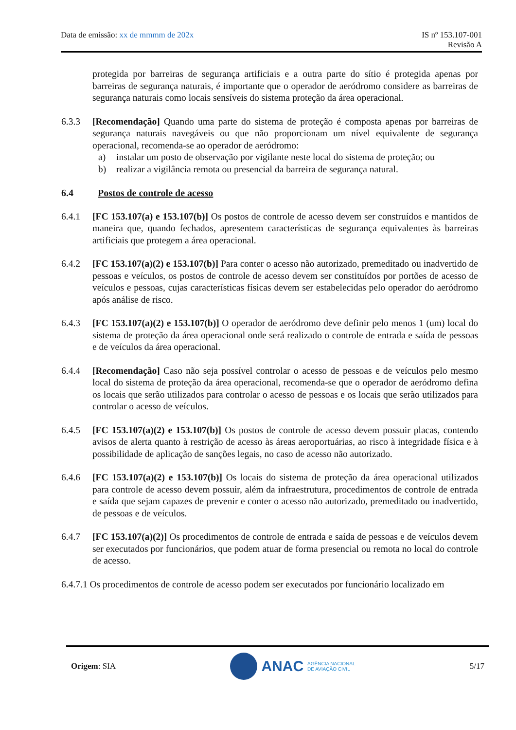Data de emissão: xx de mmmm de 202x
IS nº 153.107-001
Revisão A
protegida por barreiras de segurança artificiais e a outra parte do sítio é protegida apenas por barreiras de segurança naturais, é importante que o operador de aeródromo considere as barreiras de segurança naturais como locais sensíveis do sistema proteção da área operacional.
6.3.3 [Recomendação] Quando uma parte do sistema de proteção é composta apenas por barreiras de segurança naturais navegáveis ou que não proporcionam um nível equivalente de segurança operacional, recomenda-se ao operador de aeródromo:
a) instalar um posto de observação por vigilante neste local do sistema de proteção; ou
b) realizar a vigilância remota ou presencial da barreira de segurança natural.
6.4 Postos de controle de acesso
6.4.1 [FC 153.107(a) e 153.107(b)] Os postos de controle de acesso devem ser construídos e mantidos de maneira que, quando fechados, apresentem características de segurança equivalentes às barreiras artificiais que protegem a área operacional.
6.4.2 [FC 153.107(a)(2) e 153.107(b)] Para conter o acesso não autorizado, premeditado ou inadvertido de pessoas e veículos, os postos de controle de acesso devem ser constituídos por portões de acesso de veículos e pessoas, cujas características físicas devem ser estabelecidas pelo operador do aeródromo após análise de risco.
6.4.3 [FC 153.107(a)(2) e 153.107(b)] O operador de aeródromo deve definir pelo menos 1 (um) local do sistema de proteção da área operacional onde será realizado o controle de entrada e saída de pessoas e de veículos da área operacional.
6.4.4 [Recomendação] Caso não seja possível controlar o acesso de pessoas e de veículos pelo mesmo local do sistema de proteção da área operacional, recomenda-se que o operador de aeródromo defina os locais que serão utilizados para controlar o acesso de pessoas e os locais que serão utilizados para controlar o acesso de veículos.
6.4.5 [FC 153.107(a)(2) e 153.107(b)] Os postos de controle de acesso devem possuir placas, contendo avisos de alerta quanto à restrição de acesso às áreas aeroportuárias, ao risco à integridade física e à possibilidade de aplicação de sanções legais, no caso de acesso não autorizado.
6.4.6 [FC 153.107(a)(2) e 153.107(b)] Os locais do sistema de proteção da área operacional utilizados para controle de acesso devem possuir, além da infraestrutura, procedimentos de controle de entrada e saída que sejam capazes de prevenir e conter o acesso não autorizado, premeditado ou inadvertido, de pessoas e de veículos.
6.4.7 [FC 153.107(a)(2)] Os procedimentos de controle de entrada e saída de pessoas e de veículos devem ser executados por funcionários, que podem atuar de forma presencial ou remota no local do controle de acesso.
6.4.7.1 Os procedimentos de controle de acesso podem ser executados por funcionário localizado em
Origem: SIA
ANAC AGÊNCIA NACIONAL
DE AVIAÇÃO CIVIL
5/17